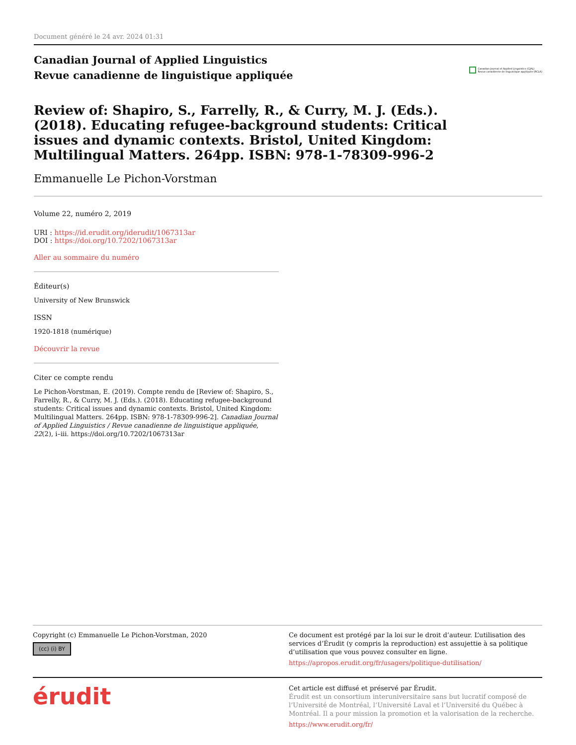Document généré le 24 avr. 2024 01:31
Canadian Journal of Applied Linguistics
Revue canadienne de linguistique appliquée
Canadian Journal of Applied Linguistics (CJAL)
Revue canadienne de linguistique appliquée (RCLA)
Review of: Shapiro, S., Farrelly, R., & Curry, M. J. (Eds.). (2018). Educating refugee-background students: Critical issues and dynamic contexts. Bristol, United Kingdom: Multilingual Matters. 264pp. ISBN: 978-1-78309-996-2
Emmanuelle Le Pichon-Vorstman
Volume 22, numéro 2, 2019
URI : https://id.erudit.org/iderudit/1067313ar
DOI : https://doi.org/10.7202/1067313ar
Aller au sommaire du numéro
Éditeur(s)
University of New Brunswick
ISSN
1920-1818 (numérique)
Découvrir la revue
Citer ce compte rendu
Le Pichon-Vorstman, E. (2019). Compte rendu de [Review of: Shapiro, S., Farrelly, R., & Curry, M. J. (Eds.). (2018). Educating refugee-background students: Critical issues and dynamic contexts. Bristol, United Kingdom: Multilingual Matters. 264pp. ISBN: 978-1-78309-996-2]. Canadian Journal of Applied Linguistics / Revue canadienne de linguistique appliquée, 22(2), i–iii. https://doi.org/10.7202/1067313ar
Copyright (c) Emmanuelle Le Pichon-Vorstman, 2020
(cc) (i) BY
Ce document est protégé par la loi sur le droit d’auteur. L’utilisation des services d’Érudit (y compris la reproduction) est assujettie à sa politique d’utilisation que vous pouvez consulter en ligne.
https://apropos.erudit.org/fr/usagers/politique-dutilisation/
érudit
Cet article est diffusé et préservé par Érudit.
Érudit est un consortium interuniversitaire sans but lucratif composé de l’Université de Montréal, l’Université Laval et l’Université du Québec à Montréal. Il a pour mission la promotion et la valorisation de la recherche.
https://www.erudit.org/fr/